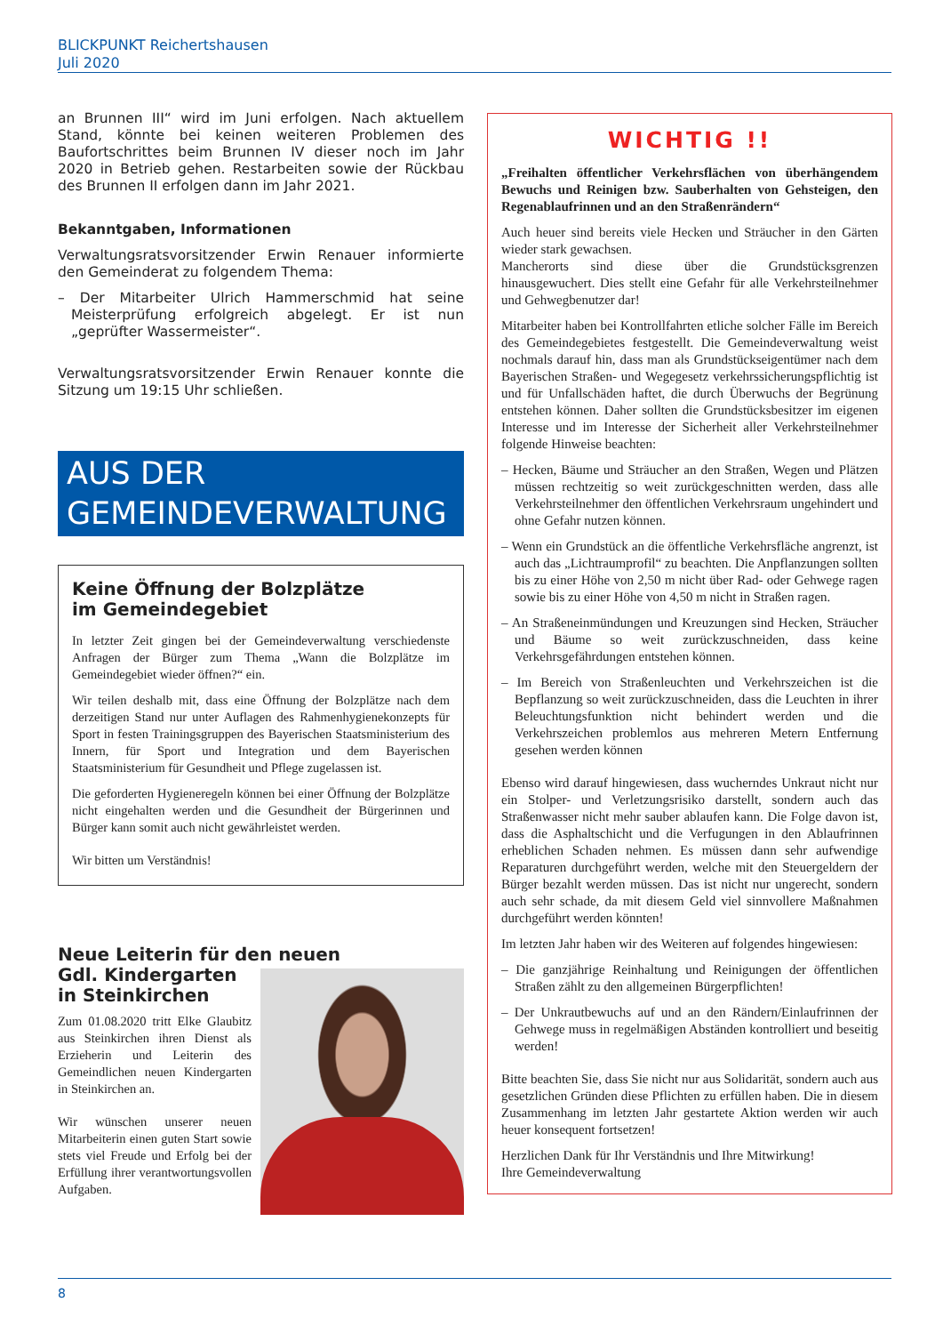BLICKPUNKT Reichertshausen
Juli 2020
an Brunnen III“ wird im Juni erfolgen. Nach aktuellem Stand, könnte bei keinen weiteren Problemen des Baufortschrittes beim Brunnen IV dieser noch im Jahr 2020 in Betrieb gehen. Restarbeiten sowie der Rückbau des Brunnen II erfolgen dann im Jahr 2021.
Bekanntgaben, Informationen
Verwaltungsratsvorsitzender Erwin Renauer informierte den Gemeinderat zu folgendem Thema:
– Der Mitarbeiter Ulrich Hammerschmid hat seine Meisterprüfung erfolgreich abgelegt. Er ist nun „geprüfter Wassermeister“.
Verwaltungsratsvorsitzender Erwin Renauer konnte die Sitzung um 19:15 Uhr schließen.
AUS DER
GEMEINDEVERWALTUNG
Keine Öffnung der Bolzplätze
im Gemeindegebiet
In letzter Zeit gingen bei der Gemeindeverwaltung verschiedenste Anfragen der Bürger zum Thema „Wann die Bolzplätze im Gemeindegebiet wieder öffnen?“ ein.
Wir teilen deshalb mit, dass eine Öffnung der Bolzplätze nach dem derzeitigen Stand nur unter Auflagen des Rahmenhygienekonzepts für Sport in festen Trainingsgruppen des Bayerischen Staatsministerium des Innern, für Sport und Integration und dem Bayerischen Staatsministerium für Gesundheit und Pflege zugelassen ist.
Die geforderten Hygieneregeln können bei einer Öffnung der Bolzplätze nicht eingehalten werden und die Gesundheit der Bürgerinnen und Bürger kann somit auch nicht gewährleistet werden.
Wir bitten um Verständnis!
Neue Leiterin für den neuen
Gdl. Kindergarten
in Steinkirchen
Zum 01.08.2020 tritt Elke Glaubitz aus Steinkirchen ihren Dienst als Erzieherin und Leiterin des Gemeindlichen neuen Kindergarten in Steinkirchen an.
Wir wünschen unserer neuen Mitarbeiterin einen guten Start sowie stets viel Freude und Erfolg bei der Erfüllung ihrer verantwortungsvollen Aufgaben.
WICHTIG !!
„Freihalten öffentlicher Verkehrsflächen von überhängendem Bewuchs und Reinigen bzw. Sauberhalten von Gehsteigen, den Regenablaufrinnen und an den Straßenrändern“
Auch heuer sind bereits viele Hecken und Sträucher in den Gärten wieder stark gewachsen.
Mancherorts sind diese über die Grundstücksgrenzen hinausgewuchert. Dies stellt eine Gefahr für alle Verkehrsteilnehmer und Gehwegbenutzer dar!
Mitarbeiter haben bei Kontrollfahrten etliche solcher Fälle im Bereich des Gemeindegebietes festgestellt. Die Gemeindeverwaltung weist nochmals darauf hin, dass man als Grundstückseigentümer nach dem Bayerischen Straßen- und Wegegesetz verkehrssicherungspflichtig ist und für Unfallschäden haftet, die durch Überwuchs der Begrünung entstehen können. Daher sollten die Grundstücksbesitzer im eigenen Interesse und im Interesse der Sicherheit aller Verkehrsteilnehmer folgende Hinweise beachten:
– Hecken, Bäume und Sträucher an den Straßen, Wegen und Plätzen müssen rechtzeitig so weit zurückgeschnitten werden, dass alle Verkehrsteilnehmer den öffentlichen Verkehrsraum ungehindert und ohne Gefahr nutzen können.
– Wenn ein Grundstück an die öffentliche Verkehrsfläche angrenzt, ist auch das „Lichtraumprofil“ zu beachten. Die Anpflanzungen sollten bis zu einer Höhe von 2,50 m nicht über Rad- oder Gehwege ragen sowie bis zu einer Höhe von 4,50 m nicht in Straßen ragen.
– An Straßeneinmündungen und Kreuzungen sind Hecken, Sträucher und Bäume so weit zurückzuschneiden, dass keine Verkehrsgefährdungen entstehen können.
– Im Bereich von Straßenleuchten und Verkehrszeichen ist die Bepflanzung so weit zurückzuschneiden, dass die Leuchten in ihrer Beleuchtungsfunktion nicht behindert werden und die Verkehrszeichen problemlos aus mehreren Metern Entfernung gesehen werden können
Ebenso wird darauf hingewiesen, dass wucherndes Unkraut nicht nur ein Stolper- und Verletzungsrisiko darstellt, sondern auch das Straßenwasser nicht mehr sauber ablaufen kann. Die Folge davon ist, dass die Asphaltschicht und die Verfugungen in den Ablaufrinnen erheblichen Schaden nehmen. Es müssen dann sehr aufwendige Reparaturen durchgeführt werden, welche mit den Steuergeldern der Bürger bezahlt werden müssen. Das ist nicht nur ungerecht, sondern auch sehr schade, da mit diesem Geld viel sinnvollere Maßnahmen durchgeführt werden könnten!
Im letzten Jahr haben wir des Weiteren auf folgendes hingewiesen:
– Die ganzjährige Reinhaltung und Reinigungen der öffentlichen Straßen zählt zu den allgemeinen Bürgerpflichten!
– Der Unkrautbewuchs auf und an den Rändern/Einlaufrinnen der Gehwege muss in regelmäßigen Abständen kontrolliert und beseitig werden!
Bitte beachten Sie, dass Sie nicht nur aus Solidarität, sondern auch aus gesetzlichen Gründen diese Pflichten zu erfüllen haben. Die in diesem Zusammenhang im letzten Jahr gestartete Aktion werden wir auch heuer konsequent fortsetzen!
Herzlichen Dank für Ihr Verständnis und Ihre Mitwirkung!
Ihre Gemeindeverwaltung
8